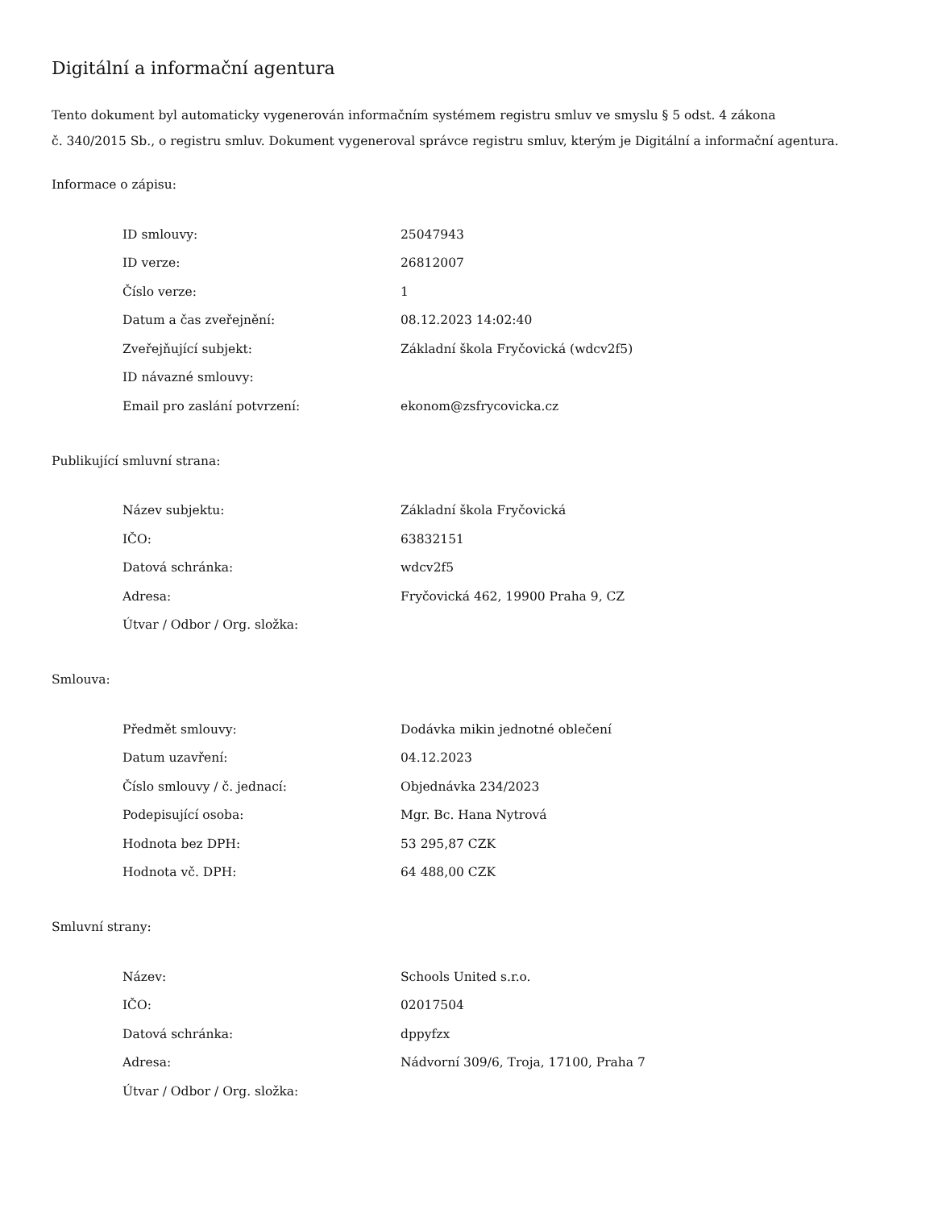Digitální a informační agentura
Tento dokument byl automaticky vygenerován informačním systémem registru smluv ve smyslu § 5 odst. 4 zákona
č. 340/2015 Sb., o registru smluv. Dokument vygeneroval správce registru smluv, kterým je Digitální a informační agentura.
Informace o zápisu:
| ID smlouvy: | 25047943 |
| ID verze: | 26812007 |
| Číslo verze: | 1 |
| Datum a čas zveřejnění: | 08.12.2023 14:02:40 |
| Zveřejňující subjekt: | Základní škola Fryčovická (wdcv2f5) |
| ID návazné smlouvy: | |
| Email pro zaslání potvrzení: | ekonom@zsfrycovicka.cz |
Publikující smluvní strana:
| Název subjektu: | Základní škola Fryčovická |
| IČO: | 63832151 |
| Datová schránka: | wdcv2f5 |
| Adresa: | Fryčovická 462, 19900 Praha 9, CZ |
| Útvar / Odbor / Org. složka: | |
Smlouva:
| Předmět smlouvy: | Dodávka mikin jednotné oblečení |
| Datum uzavření: | 04.12.2023 |
| Číslo smlouvy / č. jednací: | Objednávka 234/2023 |
| Podepisující osoba: | Mgr. Bc. Hana Nytrová |
| Hodnota bez DPH: | 53 295,87 CZK |
| Hodnota vč. DPH: | 64 488,00 CZK |
Smluvní strany:
| Název: | Schools United s.r.o. |
| IČO: | 02017504 |
| Datová schránka: | dppyfzx |
| Adresa: | Nádvorní 309/6, Troja, 17100, Praha 7 |
| Útvar / Odbor / Org. složka: | |